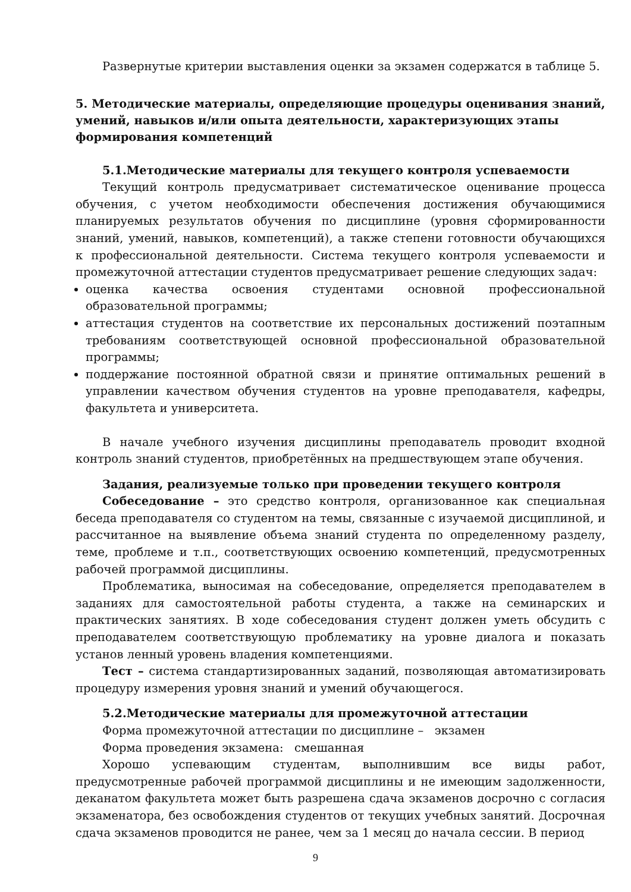Развернутые критерии выставления оценки за экзамен содержатся в таблице 5.
5. Методические материалы, определяющие процедуры оценивания знаний, умений, навыков и/или опыта деятельности, характеризующих этапы формирования компетенций
5.1.Методические материалы для текущего контроля успеваемости
Текущий контроль предусматривает систематическое оценивание процесса обучения, с учетом необходимости обеспечения достижения обучающимися планируемых результатов обучения по дисциплине (уровня сформированности знаний, умений, навыков, компетенций), а также степени готовности обучающихся к профессиональной деятельности. Система текущего контроля успеваемости и промежуточной аттестации студентов предусматривает решение следующих задач:
оценка качества освоения студентами основной профессиональной образовательной программы;
аттестация студентов на соответствие их персональных достижений поэтапным требованиям соответствующей основной профессиональной образовательной программы;
поддержание постоянной обратной связи и принятие оптимальных решений в управлении качеством обучения студентов на уровне преподавателя, кафедры, факультета и университета.
В начале учебного изучения дисциплины преподаватель проводит входной контроль знаний студентов, приобретённых на предшествующем этапе обучения.
Задания, реализуемые только при проведении текущего контроля
Собеседование – это средство контроля, организованное как специальная беседа преподавателя со студентом на темы, связанные с изучаемой дисциплиной, и рассчитанное на выявление объема знаний студента по определенному разделу, теме, проблеме и т.п., соответствующих освоению компетенций, предусмотренных рабочей программой дисциплины.
Проблематика, выносимая на собеседование, определяется преподавателем в заданиях для самостоятельной работы студента, а также на семинарских и практических занятиях. В ходе собеседования студент должен уметь обсудить с преподавателем соответствующую проблематику на уровне диалога и показать установ ленный уровень владения компетенциями.
Тест – система стандартизированных заданий, позволяющая автоматизировать процедуру измерения уровня знаний и умений обучающегося.
5.2.Методические материалы для промежуточной аттестации
Форма промежуточной аттестации по дисциплине – экзамен
Форма проведения экзамена: смешанная
Хорошо успевающим студентам, выполнившим все виды работ, предусмотренные рабочей программой дисциплины и не имеющим задолженности, деканатом факультета может быть разрешена сдача экзаменов досрочно с согласия экзаменатора, без освобождения студентов от текущих учебных занятий. Досрочная сдача экзаменов проводится не ранее, чем за 1 месяц до начала сессии. В период
9